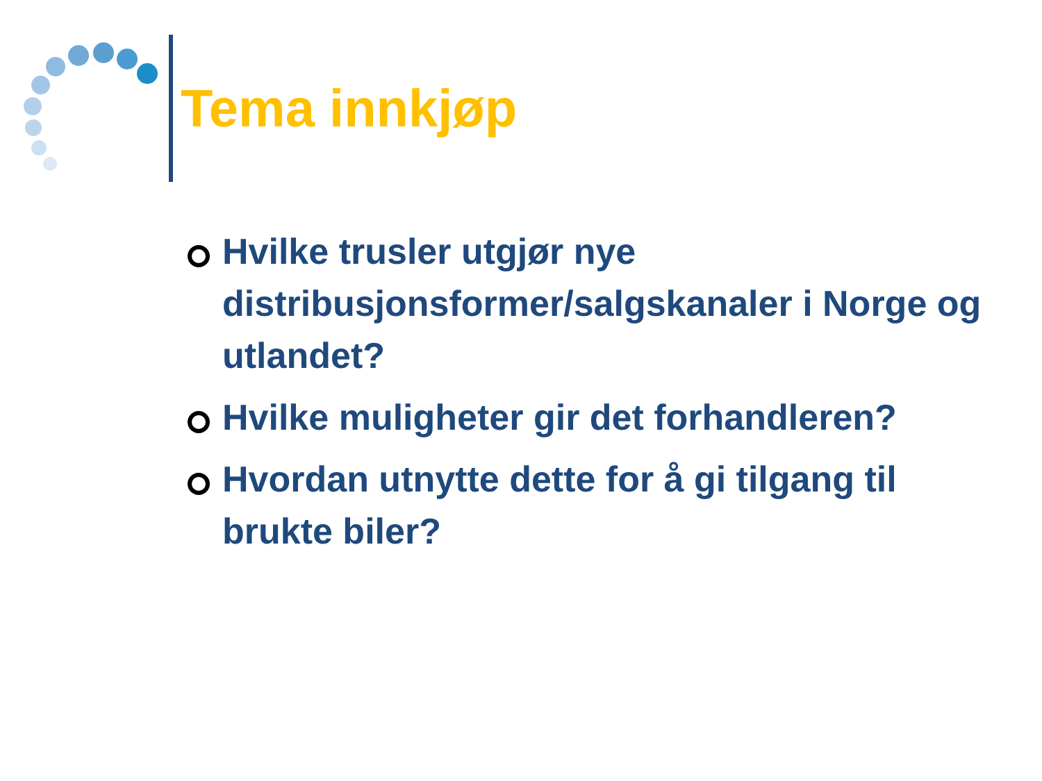Tema innkjøp
Hvilke trusler utgjør nye distribusjonsformer/salgskanaler i Norge og utlandet?
Hvilke muligheter gir det forhandleren?
Hvordan utnytte dette for å gi tilgang til brukte biler?